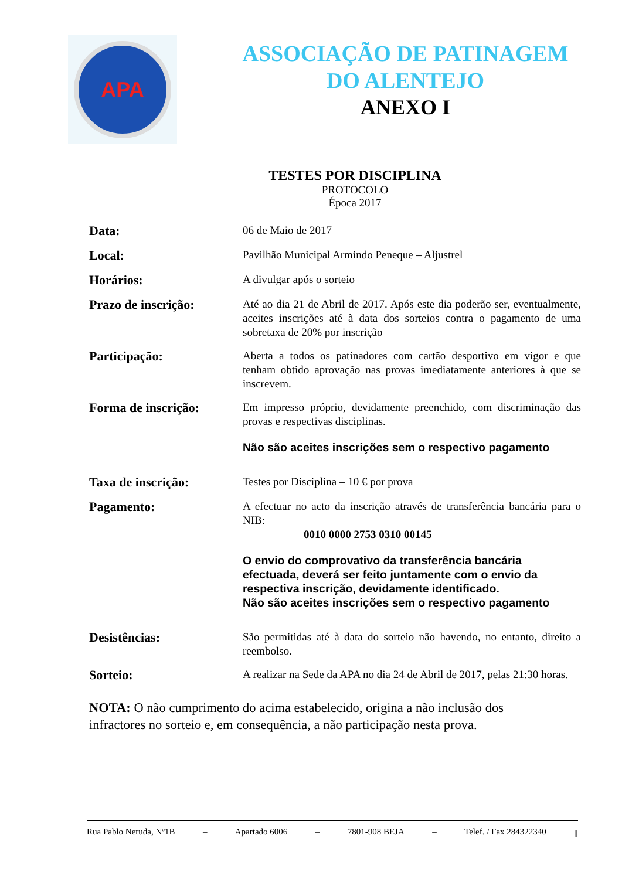APA
ASSOCIAÇÃO DE PATINAGEM
DO ALENTEJO
ANEXO I
TESTES POR DISCIPLINA
PROTOCOLO
Época 2017
Data:
06 de Maio de 2017
Local:
Pavilhão Municipal Armindo Peneque – Aljustrel
Horários:
A divulgar após o sorteio
Prazo de inscrição:
Até ao dia 21 de Abril de 2017. Após este dia poderão ser, eventualmente, aceites inscrições até à data dos sorteios contra o pagamento de uma sobretaxa de 20% por inscrição
Participação:
Aberta a todos os patinadores com cartão desportivo em vigor e que tenham obtido aprovação nas provas imediatamente anteriores à que se inscrevem.
Forma de inscrição:
Em impresso próprio, devidamente preenchido, com discriminação das provas e respectivas disciplinas.
Não são aceites inscrições sem o respectivo pagamento
Taxa de inscrição:
Testes por Disciplina – 10 € por prova
Pagamento:
A efectuar no acto da inscrição através de transferência bancária para o NIB:
0010 0000 2753 0310 00145
O envio do comprovativo da transferência bancária efectuada, deverá ser feito juntamente com o envio da respectiva inscrição, devidamente identificado.
Não são aceites inscrições sem o respectivo pagamento
Desistências:
São permitidas até à data do sorteio não havendo, no entanto, direito a reembolso.
Sorteio:
A realizar na Sede da APA no dia 24 de Abril de 2017, pelas 21:30 horas.
NOTA: O não cumprimento do acima estabelecido, origina a não inclusão dos infractores no sorteio e, em consequência, a não participação nesta prova.
Rua Pablo Neruda, Nº1B – Apartado 6006 – 7801-908 BEJA – Telef. / Fax 284322340 I